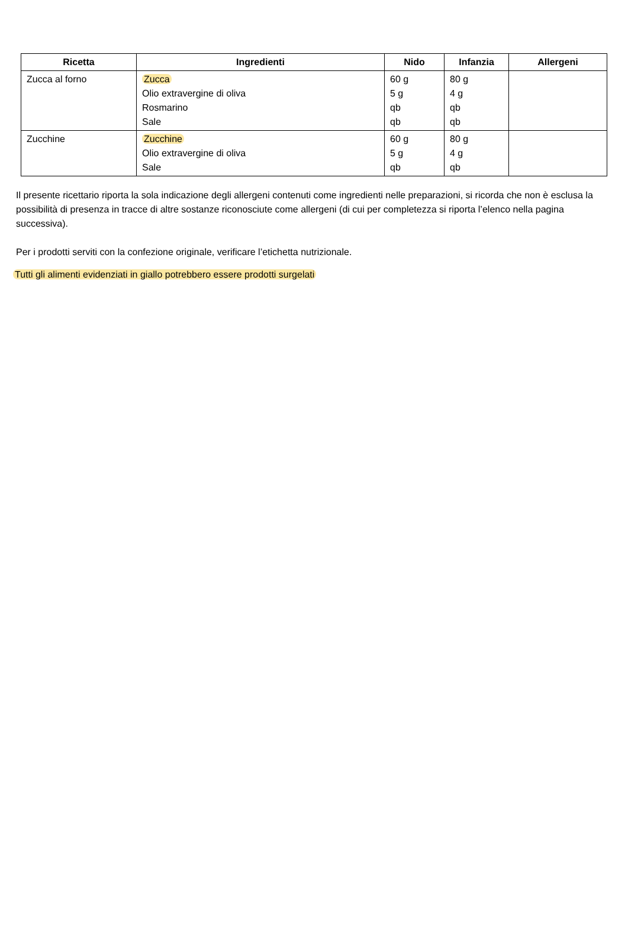| Ricetta | Ingredienti | Nido | Infanzia | Allergeni |
| --- | --- | --- | --- | --- |
| Zucca al forno | Zucca Olio extravergine di oliva Rosmarino Sale | 60 g 5 g qb qb | 80 g 4 g qb qb | |
| Zucchine | Zucchine Olio extravergine di oliva Sale | 60 g 5 g qb | 80 g 4 g qb | |
Il presente ricettario riporta la sola indicazione degli allergeni contenuti come ingredienti nelle preparazioni, si ricorda che non è esclusa la possibilità di presenza in tracce di altre sostanze riconosciute come allergeni (di cui per completezza si riporta l’elenco nella pagina successiva).
Per i prodotti serviti con la confezione originale, verificare l’etichetta nutrizionale.
Tutti gli alimenti evidenziati in giallo potrebbero essere prodotti surgelati